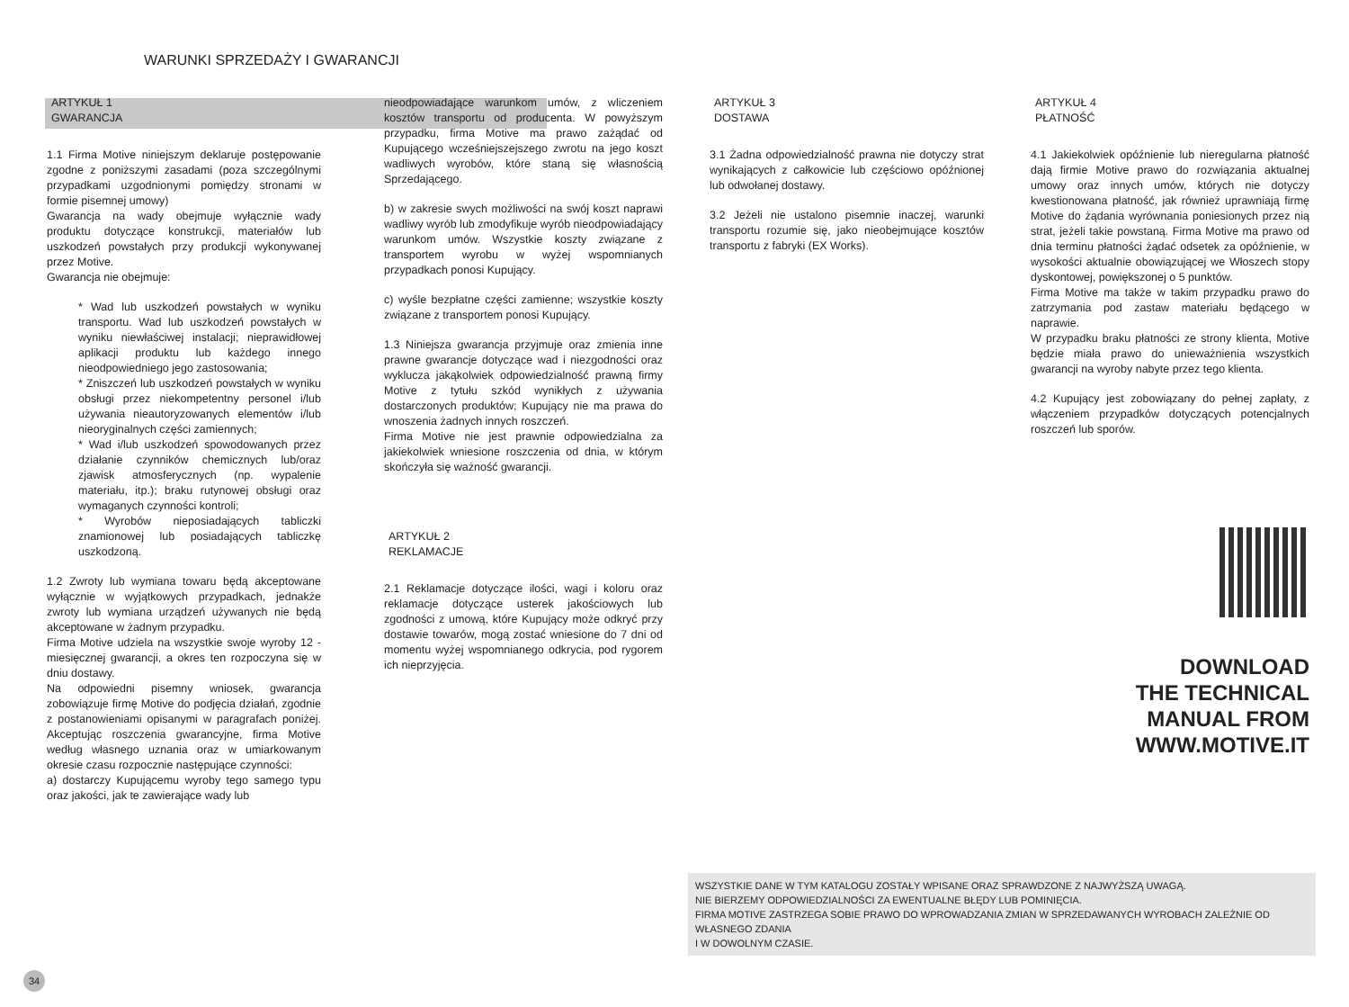WARUNKI SPRZEDAŻY I GWARANCJI
ARTYKUŁ 1
GWARANCJA
1.1 Firma Motive niniejszym deklaruje postępowanie zgodne z poniższymi zasadami (poza szczególnymi przypadkami uzgodnionymi pomiędzy stronami w formie pisemnej umowy)
Gwarancja na wady obejmuje wyłącznie wady produktu dotyczące konstrukcji, materiałów lub uszkodzeń powstałych przy produkcji wykonywanej przez Motive.
Gwarancja nie obejmuje:
* Wad lub uszkodzeń powstałych w wyniku transportu. Wad lub uszkodzeń powstałych w wyniku niewłaściwej instalacji; nieprawidłowej aplikacji produktu lub każdego innego nieodpowiedniego jego zastosowania;
* Zniszczeń lub uszkodzeń powstałych w wyniku obsługi przez niekompetentny personel i/lub używania nieautoryzowanych elementów i/lub nieoryginalnych części zamiennych;
* Wad i/lub uszkodzeń spowodowanych przez działanie czynników chemicznych lub/oraz zjawisk atmosferycznych (np. wypalenie materiału, itp.); braku rutynowej obsługi oraz wymaganych czynności kontroli;
* Wyrobów nieposiadających tabliczki znamionowej lub posiadających tabliczkę uszkodzoną.
1.2 Zwroty lub wymiana towaru będą akceptowane wyłącznie w wyjątkowych przypadkach, jednakże zwroty lub wymiana urządzeń używanych nie będą akceptowane w żadnym przypadku.
Firma Motive udziela na wszystkie swoje wyroby 12 - miesięcznej gwarancji, a okres ten rozpoczyna się w dniu dostawy.
Na odpowiedni pisemny wniosek, gwarancja zobowiązuje firmę Motive do podjęcia działań, zgodnie z postanowieniami opisanymi w paragrafach poniżej. Akceptując roszczenia gwarancyjne, firma Motive według własnego uznania oraz w umiarkowanym okresie czasu rozpocznie następujące czynności:
a) dostarczy Kupującemu wyroby tego samego typu oraz jakości, jak te zawierające wady lub
nieodpowiadające warunkom umów, z wliczeniem kosztów transportu od producenta. W powyższym przypadku, firma Motive ma prawo zażądać od Kupującego wcześniejszejszego zwrotu na jego koszt wadliwych wyrobów, które staną się własnością Sprzedającego.
b) w zakresie swych możliwości na swój koszt naprawi wadliwy wyrób lub zmodyfikuje wyrób nieodpowiadający warunkom umów. Wszystkie koszty związane z transportem wyrobu w wyżej wspomnianych przypadkach ponosi Kupujący.
c) wyśle bezpłatne części zamienne; wszystkie koszty związane z transportem ponosi Kupujący.
1.3 Niniejsza gwarancja przyjmuje oraz zmienia inne prawne gwarancje dotyczące wad i niezgodności oraz wyklucza jakąkolwiek odpowiedzialność prawną firmy Motive z tytułu szkód wynikłych z używania dostarczonych produktów; Kupujący nie ma prawa do wnoszenia żadnych innych roszczeń.
Firma Motive nie jest prawnie odpowiedzialna za jakiekolwiek wniesione roszczenia od dnia, w którym skończyła się ważność gwarancji.
ARTYKUŁ 2
REKLAMACJE
2.1 Reklamacje dotyczące ilości, wagi i koloru oraz reklamacje dotyczące usterek jakościowych lub zgodności z umową, które Kupujący może odkryć przy dostawie towarów, mogą zostać wniesione do 7 dni od momentu wyżej wspomnianego odkrycia, pod rygorem ich nieprzyjęcia.
ARTYKUŁ 3
DOSTAWA
3.1 Żadna odpowiedzialność prawna nie dotyczy strat wynikających z całkowicie lub częściowo opóźnionej lub odwołanej dostawy.
3.2 Jeżeli nie ustalono pisemnie inaczej, warunki transportu rozumie się, jako nieobejmujące kosztów transportu z fabryki (EX Works).
ARTYKUŁ 4
PŁATNOŚĆ
4.1 Jakiekolwiek opóźnienie lub nieregularna płatność dają firmie Motive prawo do rozwiązania aktualnej umowy oraz innych umów, których nie dotyczy kwestionowana płatność, jak również uprawniają firmę Motive do żądania wyrównania poniesionych przez nią strat, jeżeli takie powstaną. Firma Motive ma prawo od dnia terminu płatności żądać odsetek za opóźnienie, w wysokości aktualnie obowiązującej we Włoszech stopy dyskontowej, powiększonej o 5 punktów.
Firma Motive ma także w takim przypadku prawo do zatrzymania pod zastaw materiału będącego w naprawie.
W przypadku braku płatności ze strony klienta, Motive będzie miała prawo do unieważnienia wszystkich gwarancji na wyroby nabyte przez tego klienta.
4.2 Kupujący jest zobowiązany do pełnej zapłaty, z włączeniem przypadków dotyczących potencjalnych roszczeń lub sporów.
DOWNLOAD
THE TECHNICAL
MANUAL FROM
WWW.MOTIVE.IT
WSZYSTKIE DANE W TYM KATALOGU ZOSTAŁY WPISANE ORAZ SPRAWDZONE Z NAJWYŻSZĄ UWAGĄ.
NIE BIERZEMY ODPOWIEDZIALNOŚCI ZA EWENTUALNE BŁĘDY LUB POMINIĘCIA.
FIRMA MOTIVE ZASTRZEGA SOBIE PRAWO DO WPROWADZANIA ZMIAN W SPRZEDAWANYCH WYROBACH ZALEŻNIE OD WŁASNEGO ZDANIA
I W DOWOLNYM CZASIE.
34